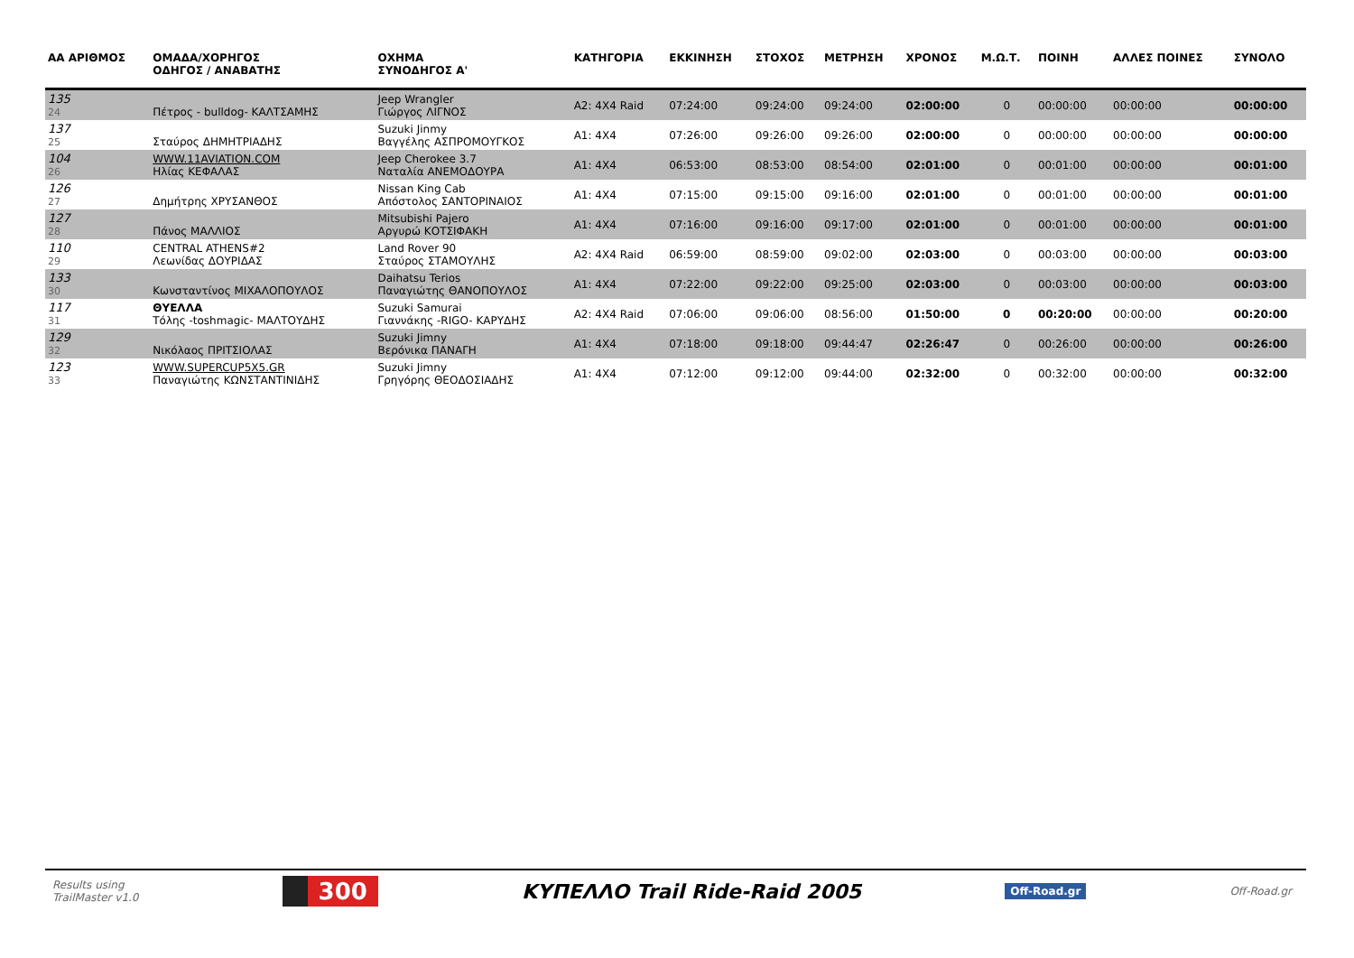| ΑΑ ΑΡΙΘΜΟΣ | ΟΜΑΔΑ/ΧΟΡΗΓΟΣ ΟΔΗΓΟΣ / ΑΝΑΒΑΤΗΣ | ΟΧΗΜΑ ΣΥΝΟΔΗΓΟΣ Α' | ΚΑΤΗΓΟΡΙΑ | ΕΚΚΙΝΗΣΗ | ΣΤΟΧΟΣ | ΜΕΤΡΗΣΗ | ΧΡΟΝΟΣ | Μ.Ω.Τ. | ΠΟΙΝΗ | ΑΛΛΕΣ ΠΟΙΝΕΣ | ΣΥΝΟΛΟ |
| --- | --- | --- | --- | --- | --- | --- | --- | --- | --- | --- | --- |
| 135 24 | Πέτρος - bulldog- ΚΑΛΤΣΑΜΗΣ | Jeep Wrangler Γιώργος ΛΙΓΝΟΣ | A2: 4X4 Raid | 07:24:00 | 09:24:00 | 09:24:00 | 02:00:00 | 0 | 00:00:00 | 00:00:00 | 00:00:00 |
| 137 25 | Σταύρος ΔΗΜΗΤΡΙΑΔΗΣ | Suzuki Jinmy Βαγγέλης ΑΣΠΡΟΜΟΥΓΚΟΣ | A1: 4X4 | 07:26:00 | 09:26:00 | 09:26:00 | 02:00:00 | 0 | 00:00:00 | 00:00:00 | 00:00:00 |
| 104 26 | WWW.11AVIATION.COM Ηλίας ΚΕΦΑΛΑΣ | Jeep Cherokee 3.7 Ναταλία ΑΝΕΜΟΔΟΥΡΑ | A1: 4X4 | 06:53:00 | 08:53:00 | 08:54:00 | 02:01:00 | 0 | 00:01:00 | 00:00:00 | 00:01:00 |
| 126 27 | Δημήτρης ΧΡΥΣΑΝΘΟΣ | Nissan King Cab Απόστολος ΣΑΝΤΟΡΙΝΑΙΟΣ | A1: 4X4 | 07:15:00 | 09:15:00 | 09:16:00 | 02:01:00 | 0 | 00:01:00 | 00:00:00 | 00:01:00 |
| 127 28 | Πάνος ΜΑΛΛΙΟΣ | Mitsubishi Pajero Αργυρώ ΚΟΤΣΙΦΑΚΗ | A1: 4X4 | 07:16:00 | 09:16:00 | 09:17:00 | 02:01:00 | 0 | 00:01:00 | 00:00:00 | 00:01:00 |
| 110 29 | CENTRAL ATHENS#2 Λεωνίδας ΔΟΥΡΙΔΑΣ | Land Rover 90 Σταύρος ΣΤΑΜΟΥΛΗΣ | A2: 4X4 Raid | 06:59:00 | 08:59:00 | 09:02:00 | 02:03:00 | 0 | 00:03:00 | 00:00:00 | 00:03:00 |
| 133 30 | Κωνσταντίνος ΜΙΧΑΛΟΠΟΥΛΟΣ | Daihatsu Terios Παναγιώτης ΘΑΝΟΠΟΥΛΟΣ | A1: 4X4 | 07:22:00 | 09:22:00 | 09:25:00 | 02:03:00 | 0 | 00:03:00 | 00:00:00 | 00:03:00 |
| 117 31 | ΘΥΕΛΛΑ Τόλης -toshmagic- ΜΑΛΤΟΥΔΗΣ | Suzuki Samurai Γιαννάκης -RIGO- ΚΑΡΥΔΗΣ | A2: 4X4 Raid | 07:06:00 | 09:06:00 | 08:56:00 | 01:50:00 | 0 | 00:20:00 | 00:00:00 | 00:20:00 |
| 129 32 | Νικόλαος ΠΡΙΤΣΙΟΛΑΣ | Suzuki Jimny Βερόνικα ΠΑΝΑΓΗ | A1: 4X4 | 07:18:00 | 09:18:00 | 09:44:47 | 02:26:47 | 0 | 00:26:00 | 00:00:00 | 00:26:00 |
| 123 33 | WWW.SUPERCUP5X5.GR Παναγιώτης ΚΩΝΣΤΑΝΤΙΝΙΔΗΣ | Suzuki Jimny Γρηγόρης ΘΕΟΔΟΣΙΑΔΗΣ | A1: 4X4 | 07:12:00 | 09:12:00 | 09:44:00 | 02:32:00 | 0 | 00:32:00 | 00:00:00 | 00:32:00 |
Results using
TrailMaster v1.0
300
ΚΥΠΕΛΛΟ Trail Ride-Raid 2005
Off-Road.gr Off-Road.gr